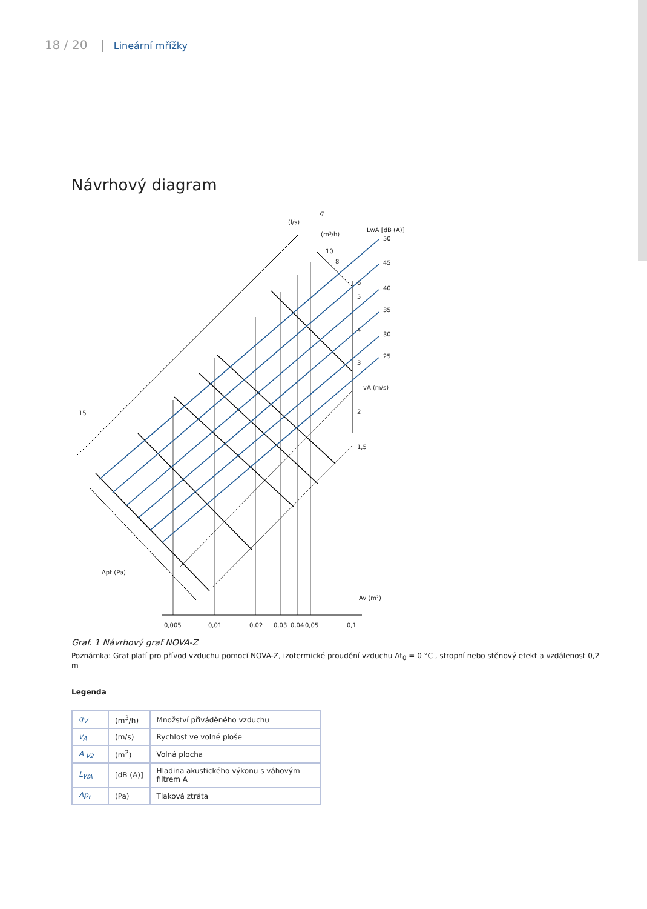18 / 20 Lineární mřížky
Návrhový diagram
q
(l/s)
(m³/h)
LwA [dB (A)]
50
45
40
35
30
25
10
8
6
5
4
3
vA (m/s)
2
1,5
15
Δpt (Pa)
Av (m²)
0,005
0,01
0,02
0,03
0,04
0,05
0,1
Graf. 1 Návrhový graf NOVA-Z
Poznámka: Graf platí pro přívod vzduchu pomocí NOVA-Z, izotermické proudění vzduchu Δt<sub>0</sub> = 0 °C , stropní nebo stěnový efekt a vzdálenost 0,2 m
Legenda
| q<sub>V</sub> | (m<sup>3</sup>/h) | Množství přiváděného vzduchu |
| v<sub>A</sub> | (m/s) | Rychlost ve volné ploše |
| A<sub>V2</sub> | (m<sup>2</sup>) | Volná plocha |
| L<sub>WA</sub> | [dB (A)] | Hladina akustického výkonu s váhovým filtrem A |
| Δp<sub>t</sub> | (Pa) | Tlaková ztráta |